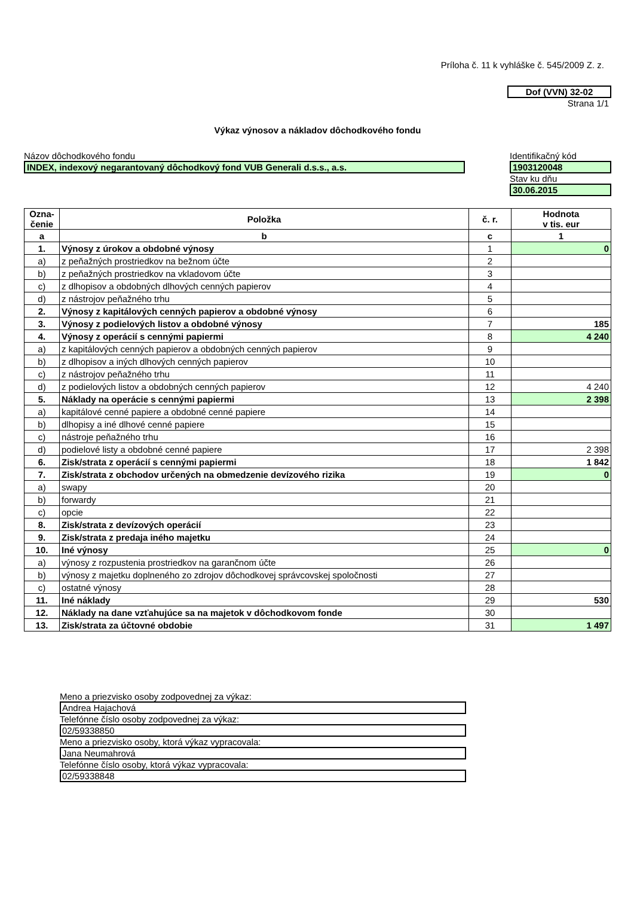Príloha č. 11 k vyhláške č. 545/2009 Z. z.
Dof (VVN) 32-02
Strana 1/1
Výkaz výnosov a nákladov dôchodkového fondu
Názov dôchodkového fondu
INDEX, indexový negarantovaný dôchodkový fond VUB Generali d.s.s., a.s.
Identifikačný kód
1903120048
Stav ku dňu
30.06.2015
| Ozna- čenie | Položka | č. r. | Hodnota v tis. eur |
| --- | --- | --- | --- |
| a | b | c | 1 |
| 1. | Výnosy z úrokov a obdobné výnosy | 1 | 0 |
| a) | z peňažných prostriedkov na bežnom účte | 2 | |
| b) | z peňažných prostriedkov na vkladovom účte | 3 | |
| c) | z dlhopisov a obdobných dlhových cenných papierov | 4 | |
| d) | z nástrojov peňažného trhu | 5 | |
| 2. | Výnosy z kapitálových cenných papierov a obdobné výnosy | 6 | |
| 3. | Výnosy z podielových listov a obdobné výnosy | 7 | 185 |
| 4. | Výnosy z operácií s cennými papiermi | 8 | 4 240 |
| a) | z kapitálových cenných papierov a obdobných cenných papierov | 9 | |
| b) | z dlhopisov a iných dlhových cenných papierov | 10 | |
| c) | z nástrojov peňažného trhu | 11 | |
| d) | z podielových listov a obdobných cenných papierov | 12 | 4 240 |
| 5. | Náklady na operácie s cennými papiermi | 13 | 2 398 |
| a) | kapitálové cenné papiere a obdobné cenné papiere | 14 | |
| b) | dlhopisy a iné dlhové cenné papiere | 15 | |
| c) | nástroje peňažného trhu | 16 | |
| d) | podielové listy a obdobné cenné papiere | 17 | 2 398 |
| 6. | Zisk/strata z operácií s cennými papiermi | 18 | 1 842 |
| 7. | Zisk/strata z obchodov určených na obmedzenie devízového rizika | 19 | 0 |
| a) | swapy | 20 | |
| b) | forwardy | 21 | |
| c) | opcie | 22 | |
| 8. | Zisk/strata z devízových operácií | 23 | |
| 9. | Zisk/strata z predaja iného majetku | 24 | |
| 10. | Iné výnosy | 25 | 0 |
| a) | výnosy z rozpustenia prostriedkov na garančnom účte | 26 | |
| b) | výnosy z majetku doplneného zo zdrojov dôchodkovej správcovskej spoločnosti | 27 | |
| c) | ostatné výnosy | 28 | |
| 11. | Iné náklady | 29 | 530 |
| 12. | Náklady na dane vzťahujúce sa na majetok v dôchodkovom fonde | 30 | |
| 13. | Zisk/strata za účtovné obdobie | 31 | 1 497 |
Meno a priezvisko osoby zodpovednej za výkaz:
Andrea Hajachová
Telefónne číslo osoby zodpovednej za výkaz:
02/59338850
Meno a priezvisko osoby, ktorá výkaz vypracovala:
Jana Neumahrová
Telefónne číslo osoby, ktorá výkaz vypracovala:
02/59338848